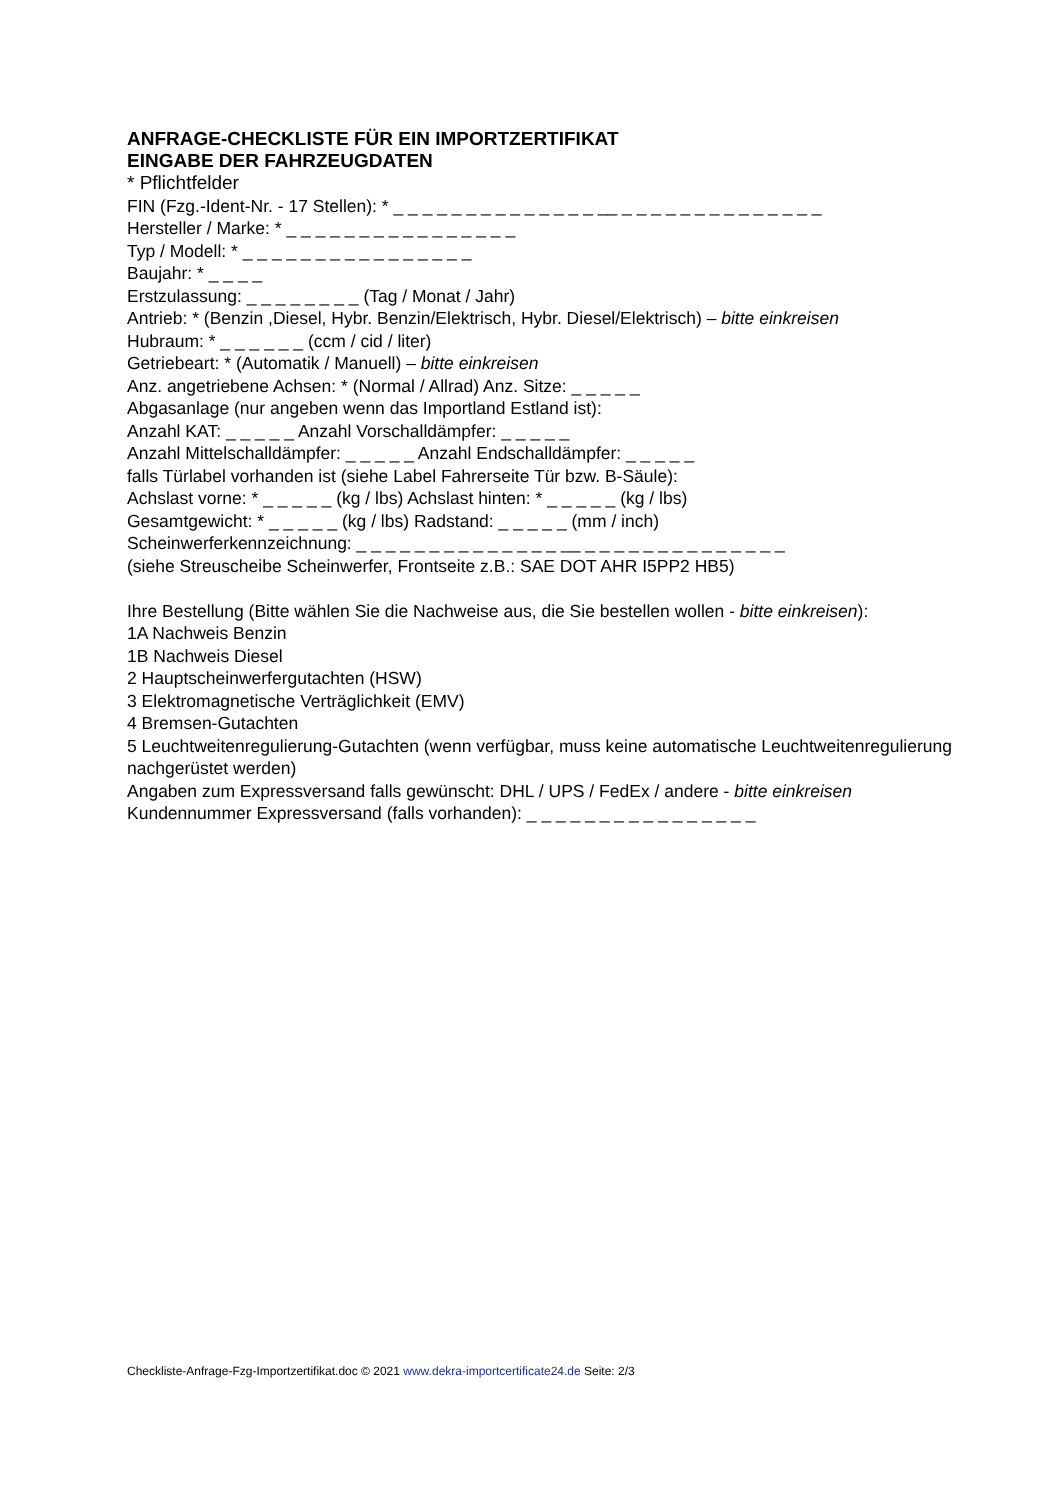ANFRAGE-CHECKLISTE FÜR EIN IMPORTZERTIFIKAT
EINGABE DER FAHRZEUGDATEN
* Pflichtfelder
FIN (Fzg.-Ident-Nr. - 17 Stellen): * _ _ _ _ _ _ _ _ _ _ _ _ _ _ __ _ _ _ _ _ _ _ _ _ _ _ _ _ _
Hersteller / Marke: * _ _ _ _ _ _ _ _ _ _ _ _ _ _ _ _
Typ / Modell: * _ _ _ _ _ _ _ _ _ _ _ _ _ _ _ _
Baujahr: * _ _ _ _
Erstzulassung: _ _ _ _ _ _ _ _ (Tag / Monat / Jahr)
Antrieb: * (Benzin ,Diesel, Hybr. Benzin/Elektrisch, Hybr. Diesel/Elektrisch) – bitte einkreisen
Hubraum: * _ _ _ _ _ _ (ccm / cid / liter)
Getriebeart: * (Automatik / Manuell) – bitte einkreisen
Anz. angetriebene Achsen: * (Normal / Allrad) Anz. Sitze: _ _ _ _ _
Abgasanlage (nur angeben wenn das Importland Estland ist):
Anzahl KAT: _ _ _ _ _ Anzahl Vorschalldämpfer: _ _ _ _ _
Anzahl Mittelschalldämpfer: _ _ _ _ _ Anzahl Endschalldämpfer: _ _ _ _ _
falls Türlabel vorhanden ist (siehe Label Fahrerseite Tür bzw. B-Säule):
Achslast vorne: * _ _ _ _ _ (kg / lbs) Achslast hinten: * _ _ _ _ _ (kg / lbs)
Gesamtgewicht: * _ _ _ _ _ (kg / lbs) Radstand: _ _ _ _ _ (mm / inch)
Scheinwerferkennzeichnung: _ _ _ _ _ _ _ _ _ _ _ _ _ _ __ _ _ _ _ _ _ _ _ _ _ _ _ _ _
(siehe Streuscheibe Scheinwerfer, Frontseite z.B.: SAE DOT AHR I5PP2 HB5)
Ihre Bestellung (Bitte wählen Sie die Nachweise aus, die Sie bestellen wollen - bitte einkreisen):
1A Nachweis Benzin
1B Nachweis Diesel
2 Hauptscheinwerfergutachten (HSW)
3 Elektromagnetische Verträglichkeit (EMV)
4 Bremsen-Gutachten
5 Leuchtweitenregulierung-Gutachten (wenn verfügbar, muss keine automatische Leuchtweitenregulierung nachgerüstet werden)
Angaben zum Expressversand falls gewünscht: DHL / UPS / FedEx / andere - bitte einkreisen
Kundennummer Expressversand (falls vorhanden): _ _ _ _ _ _ _ _ _ _ _ _ _ _ _ _
Checkliste-Anfrage-Fzg-Importzertifikat.doc © 2021 www.dekra-importcertificate24.de Seite: 2/3